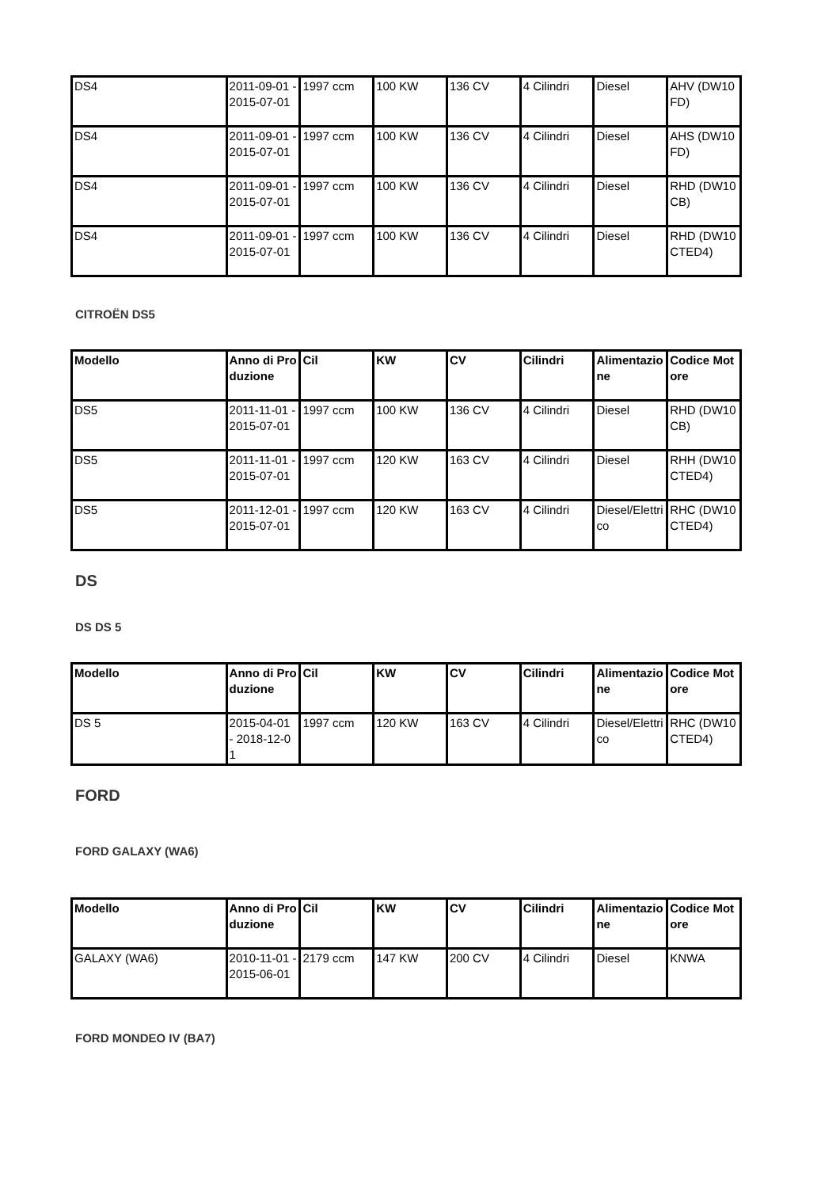| DS4 | 2011-09-01 - 2015-07-01 | 1997 ccm | 100 KW | 136 CV | 4 Cilindri | Diesel | AHV (DW10FD) |
| DS4 | 2011-09-01 - 2015-07-01 | 1997 ccm | 100 KW | 136 CV | 4 Cilindri | Diesel | AHS (DW10FD) |
| DS4 | 2011-09-01 - 2015-07-01 | 1997 ccm | 100 KW | 136 CV | 4 Cilindri | Diesel | RHD (DW10CB) |
| DS4 | 2011-09-01 - 2015-07-01 | 1997 ccm | 100 KW | 136 CV | 4 Cilindri | Diesel | RHD (DW10CTED4) |
CITROËN DS5
| Modello | Anno di Produzione | Cil | KW | CV | Cilindri | Alimentazione | Codice Motore |
| --- | --- | --- | --- | --- | --- | --- | --- |
| DS5 | 2011-11-01 - 2015-07-01 | 1997 ccm | 100 KW | 136 CV | 4 Cilindri | Diesel | RHD (DW10CB) |
| DS5 | 2011-11-01 - 2015-07-01 | 1997 ccm | 120 KW | 163 CV | 4 Cilindri | Diesel | RHH (DW10CTED4) |
| DS5 | 2011-12-01 - 2015-07-01 | 1997 ccm | 120 KW | 163 CV | 4 Cilindri | Diesel/Elettrico | RHC (DW10CTED4) |
DS
DS DS 5
| Modello | Anno di Produzione | Cil | KW | CV | Cilindri | Alimentazione | Codice Motore |
| --- | --- | --- | --- | --- | --- | --- | --- |
| DS 5 | 2015-04-01 - 2018-12-01 | 1997 ccm | 120 KW | 163 CV | 4 Cilindri | Diesel/Elettrico | RHC (DW10CTED4) |
FORD
FORD GALAXY (WA6)
| Modello | Anno di Produzione | Cil | KW | CV | Cilindri | Alimentazione | Codice Motore |
| --- | --- | --- | --- | --- | --- | --- | --- |
| GALAXY (WA6) | 2010-11-01 - 2015-06-01 | 2179 ccm | 147 KW | 200 CV | 4 Cilindri | Diesel | KNWA |
FORD MONDEO IV (BA7)